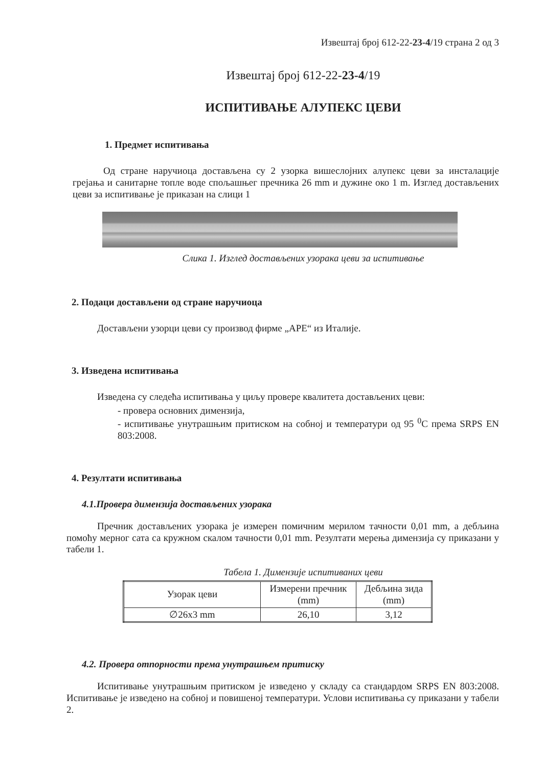Извештај број 612-22-23-4/19 страна 2 од 3
Извештај број 612-22-23-4/19
ИСПИТИВАЊЕ АЛУПЕКС ЦЕВИ
1. Предмет испитивања
Од стране наручиоца достављена су 2 узорка вишеслојних алупекс цеви за инсталације грејања и санитарне топле воде спољашњег пречника 26 mm и дужине око 1 m. Изглед достављених цеви за испитивање је приказан на слици 1
Слика 1. Изглед достављених узорака цеви за испитивање
2. Подаци достављени од стране наручиоца
Достављени узорци цеви су производ фирме „APE“ из Италије.
3. Изведена испитивања
Изведена су следећа испитивања у циљу провере квалитета достављених цеви:
- провера основних димензија,
- испитивање унутрашњим притиском на собној и температури од 95 <sup>0</sup>C према SRPS EN 803:2008.
4. Резултати испитивања
4.1.Провера димензија достављених узорака
Пречник достављених узорака је измерен помичним мерилом тачности 0,01 mm, а дебљина помоћу мерног сата са кружном скалом тачности 0,01 mm. Резултати мерења димензија су приказани у табели 1.
Табела 1. Димензије испитиваних цеви
| Узорак цеви | Измерени пречник (mm) | Дебљина зида (mm) |
| --- | --- | --- |
| ∅26x3 mm | 26,10 | 3,12 |
4.2. Провера отпорности према унутрашњем притиску
Испитивање унутрашњим притиском је изведено у складу са стандардом SRPS EN 803:2008. Испитивање је изведено на собној и повишеној температури. Услови испитивања су приказани у табели 2.